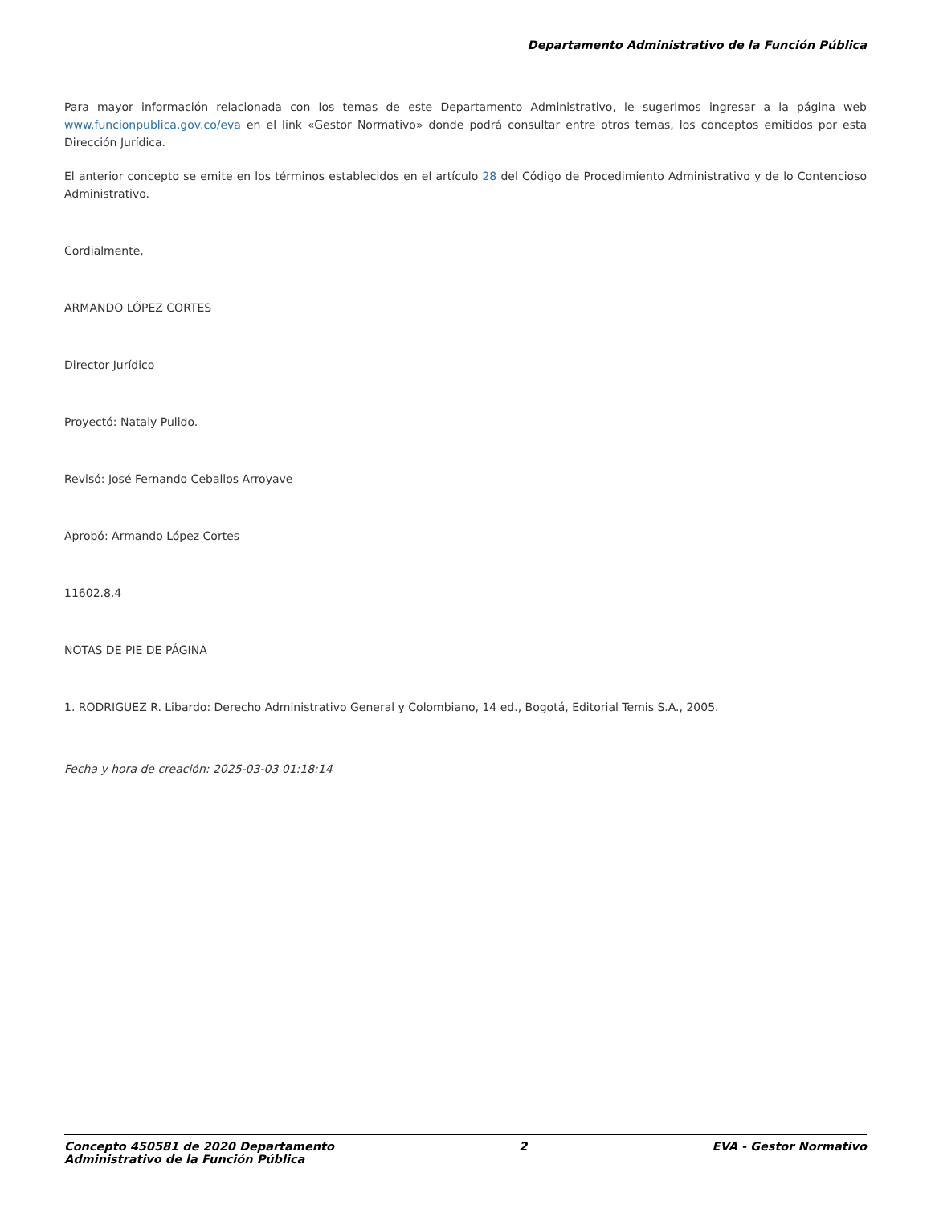Departamento Administrativo de la Función Pública
Para mayor información relacionada con los temas de este Departamento Administrativo, le sugerimos ingresar a la página web www.funcionpublica.gov.co/eva en el link «Gestor Normativo» donde podrá consultar entre otros temas, los conceptos emitidos por esta Dirección Jurídica.
El anterior concepto se emite en los términos establecidos en el artículo 28 del Código de Procedimiento Administrativo y de lo Contencioso Administrativo.
Cordialmente,
ARMANDO LÓPEZ CORTES
Director Jurídico
Proyectó: Nataly Pulido.
Revisó: José Fernando Ceballos Arroyave
Aprobó: Armando López Cortes
11602.8.4
NOTAS DE PIE DE PÁGINA
1. RODRIGUEZ R. Libardo: Derecho Administrativo General y Colombiano, 14 ed., Bogotá, Editorial Temis S.A., 2005.
Fecha y hora de creación: 2025-03-03 01:18:14
Concepto 450581 de 2020 Departamento
Administrativo de la Función Pública
2 EVA - Gestor Normativo